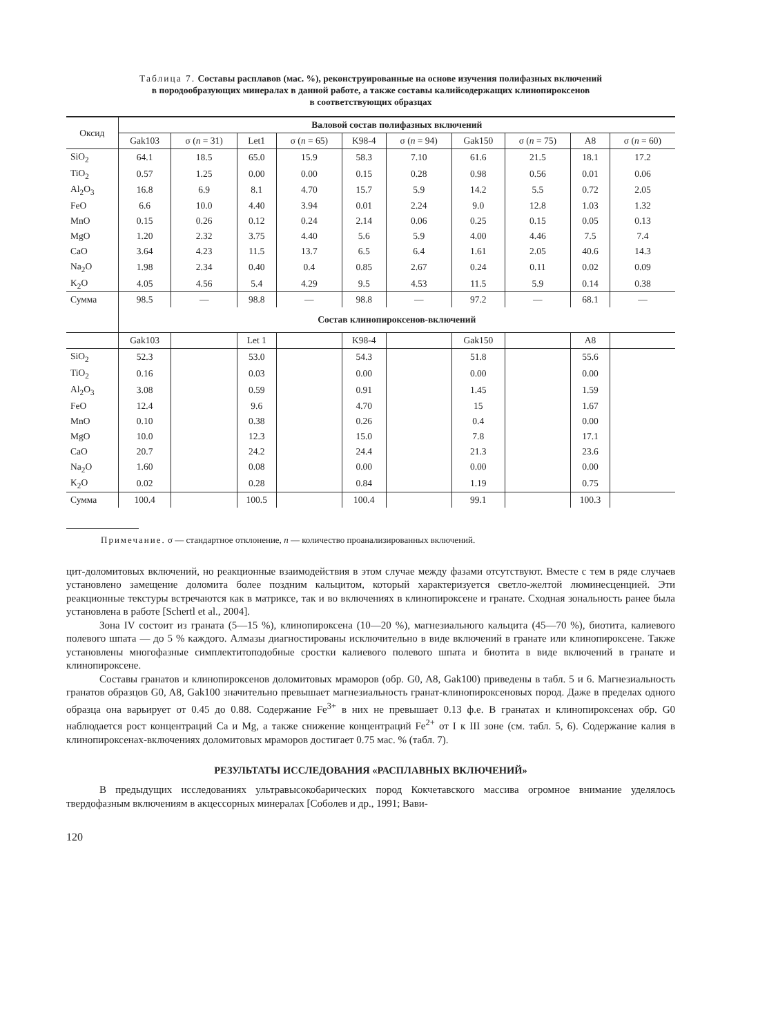Таблица 7. Составы расплавов (мас. %), реконструированные на основе изучения полифазных включений
в породообразующих минералах в данной работе, а также составы калийсодержащих клинопироксенов
в соответствующих образцах
| Оксид | Валовой состав полифазных включений | | | | | | | | | |
| --- | --- | --- | --- | --- | --- | --- | --- | --- | --- | --- |
| | Gak103 | σ ( n = 31) | Let1 | σ ( n = 65) | K98-4 | σ ( n = 94) | Gak150 | σ ( n = 75) | A8 | σ ( n = 60) |
| SiO<sub>2</sub> | 64.1 | 18.5 | 65.0 | 15.9 | 58.3 | 7.10 | 61.6 | 21.5 | 18.1 | 17.2 |
| TiO<sub>2</sub> | 0.57 | 1.25 | 0.00 | 0.00 | 0.15 | 0.28 | 0.98 | 0.56 | 0.01 | 0.06 |
| Al<sub>2</sub>O<sub>3</sub> | 16.8 | 6.9 | 8.1 | 4.70 | 15.7 | 5.9 | 14.2 | 5.5 | 0.72 | 2.05 |
| FeO | 6.6 | 10.0 | 4.40 | 3.94 | 0.01 | 2.24 | 9.0 | 12.8 | 1.03 | 1.32 |
| MnO | 0.15 | 0.26 | 0.12 | 0.24 | 2.14 | 0.06 | 0.25 | 0.15 | 0.05 | 0.13 |
| MgO | 1.20 | 2.32 | 3.75 | 4.40 | 5.6 | 5.9 | 4.00 | 4.46 | 7.5 | 7.4 |
| CaO | 3.64 | 4.23 | 11.5 | 13.7 | 6.5 | 6.4 | 1.61 | 2.05 | 40.6 | 14.3 |
| Na<sub>2</sub>O | 1.98 | 2.34 | 0.40 | 0.4 | 0.85 | 2.67 | 0.24 | 0.11 | 0.02 | 0.09 |
| K<sub>2</sub>O | 4.05 | 4.56 | 5.4 | 4.29 | 9.5 | 4.53 | 11.5 | 5.9 | 0.14 | 0.38 |
| Сумма | 98.5 | — | 98.8 | — | 98.8 | — | 97.2 | — | 68.1 | — |
| | Состав клинопироксенов-включений | | | | | | | | | |
| | Gak103 | | Let 1 | | K98-4 | | Gak150 | | A8 | |
| SiO<sub>2</sub> | 52.3 | | 53.0 | | 54.3 | | 51.8 | | 55.6 | |
| TiO<sub>2</sub> | 0.16 | | 0.03 | | 0.00 | | 0.00 | | 0.00 | |
| Al<sub>2</sub>O<sub>3</sub> | 3.08 | | 0.59 | | 0.91 | | 1.45 | | 1.59 | |
| FeO | 12.4 | | 9.6 | | 4.70 | | 15 | | 1.67 | |
| MnO | 0.10 | | 0.38 | | 0.26 | | 0.4 | | 0.00 | |
| MgO | 10.0 | | 12.3 | | 15.0 | | 7.8 | | 17.1 | |
| CaO | 20.7 | | 24.2 | | 24.4 | | 21.3 | | 23.6 | |
| Na<sub>2</sub>O | 1.60 | | 0.08 | | 0.00 | | 0.00 | | 0.00 | |
| K<sub>2</sub>O | 0.02 | | 0.28 | | 0.84 | | 1.19 | | 0.75 | |
| Сумма | 100.4 | | 100.5 | | 100.4 | | 99.1 | | 100.3 | |
Примечание. σ — стандартное отклонение, n — количество проанализированных включений.
цит-доломитовых включений, но реакционные взаимодействия в этом случае между фазами отсутствуют. Вместе с тем в ряде случаев установлено замещение доломита более поздним кальцитом, который характеризуется светло-желтой люминесценцией. Эти реакционные текстуры встречаются как в матриксе, так и во включениях в клинопироксене и гранате. Сходная зональность ранее была установлена в работе [Schertl et al., 2004].
Зона IV состоит из граната (5—15 %), клинопироксена (10—20 %), магнезиального кальцита (45—70 %), биотита, калиевого полевого шпата — до 5 % каждого. Алмазы диагностированы исключительно в виде включений в гранате или клинопироксене. Также установлены многофазные симплектитоподобные сростки калиевого полевого шпата и биотита в виде включений в гранате и клинопироксене.
Составы гранатов и клинопироксенов доломитовых мраморов (обр. G0, A8, Gak100) приведены в табл. 5 и 6. Магнезиальность гранатов образцов G0, A8, Gak100 значительно превышает магнезиальность гранат-клинопироксеновых пород. Даже в пределах одного образца она варьирует от 0.45 до 0.88. Содержание Fe<sup>3+</sup> в них не превышает 0.13 ф.е. В гранатах и клинопироксенах обр. G0 наблюдается рост концентраций Ca и Mg, а также снижение концентраций Fe<sup>2+</sup> от I к III зоне (см. табл. 5, 6). Содержание калия в клинопироксенах-включениях доломитовых мраморов достигает 0.75 мас. % (табл. 7).
РЕЗУЛЬТАТЫ ИССЛЕДОВАНИЯ «РАСПЛАВНЫХ ВКЛЮЧЕНИЙ»
В предыдущих исследованиях ультравысокобарических пород Кокчетавского массива огромное внимание уделялось твердофазным включениям в акцессорных минералах [Соболев и др., 1991; Вави-
120